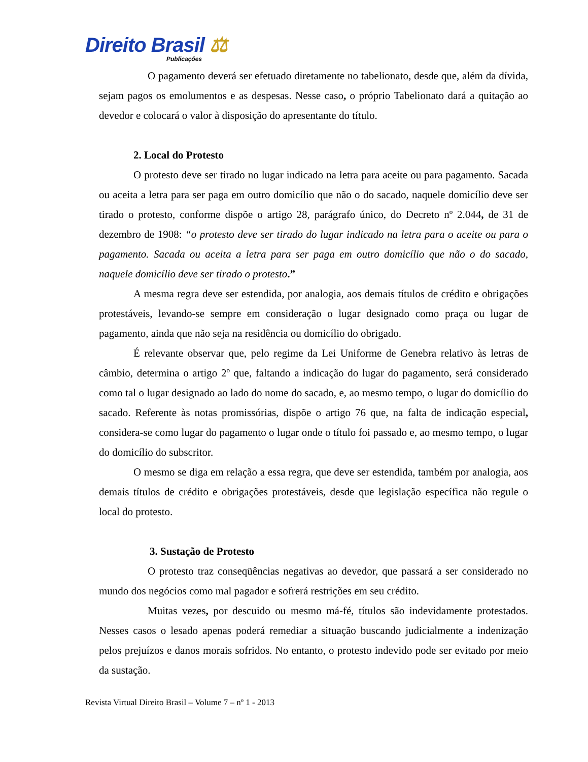Direito Brasil ⚖
Publicações
O pagamento deverá ser efetuado diretamente no tabelionato, desde que, além da dívida, sejam pagos os emolumentos e as despesas. Nesse caso, o próprio Tabelionato dará a quitação ao devedor e colocará o valor à disposição do apresentante do título.
2. Local do Protesto
O protesto deve ser tirado no lugar indicado na letra para aceite ou para pagamento. Sacada ou aceita a letra para ser paga em outro domicílio que não o do sacado, naquele domicílio deve ser tirado o protesto, conforme dispõe o artigo 28, parágrafo único, do Decreto nº 2.044, de 31 de dezembro de 1908: “o protesto deve ser tirado do lugar indicado na letra para o aceite ou para o pagamento. Sacada ou aceita a letra para ser paga em outro domicílio que não o do sacado, naquele domicílio deve ser tirado o protesto.”
A mesma regra deve ser estendida, por analogia, aos demais títulos de crédito e obrigações protestáveis, levando-se sempre em consideração o lugar designado como praça ou lugar de pagamento, ainda que não seja na residência ou domicílio do obrigado.
É relevante observar que, pelo regime da Lei Uniforme de Genebra relativo às letras de câmbio, determina o artigo 2º que, faltando a indicação do lugar do pagamento, será considerado como tal o lugar designado ao lado do nome do sacado, e, ao mesmo tempo, o lugar do domicílio do sacado. Referente às notas promissórias, dispõe o artigo 76 que, na falta de indicação especial, considera-se como lugar do pagamento o lugar onde o título foi passado e, ao mesmo tempo, o lugar do domicílio do subscritor.
O mesmo se diga em relação a essa regra, que deve ser estendida, também por analogia, aos demais títulos de crédito e obrigações protestáveis, desde que legislação específica não regule o local do protesto.
3. Sustação de Protesto
O protesto traz conseqüências negativas ao devedor, que passará a ser considerado no mundo dos negócios como mal pagador e sofrerá restrições em seu crédito.
Muitas vezes, por descuido ou mesmo má-fé, títulos são indevidamente protestados. Nesses casos o lesado apenas poderá remediar a situação buscando judicialmente a indenização pelos prejuízos e danos morais sofridos. No entanto, o protesto indevido pode ser evitado por meio da sustação.
Revista Virtual Direito Brasil – Volume 7 – nº 1 - 2013